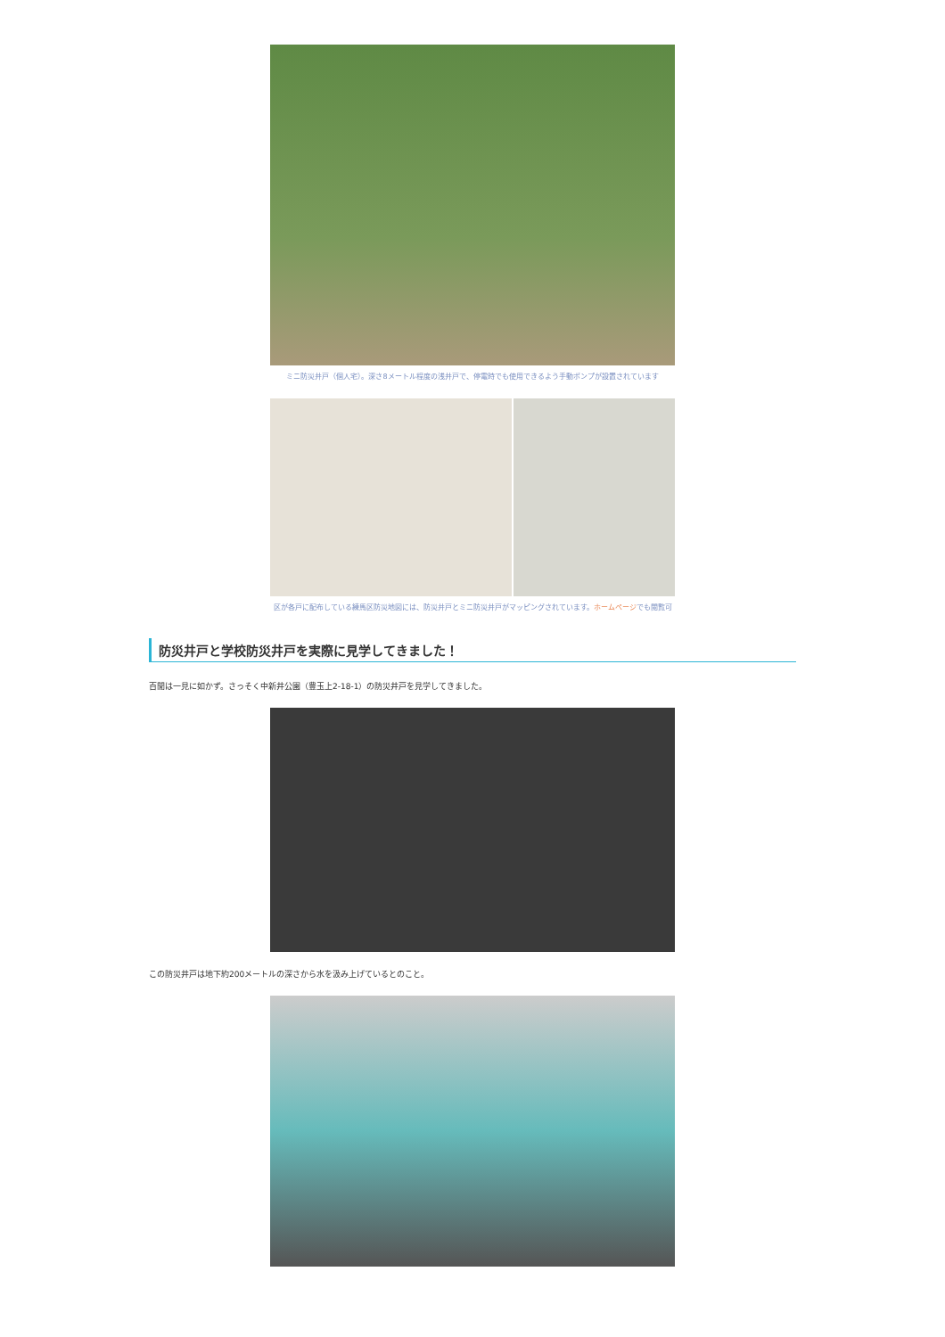ミニ防災井戸（個人宅）。深さ8メートル程度の浅井戸で、停電時でも使用できるよう手動ポンプが設置されています
区が各戸に配布している練馬区防災地図には、防災井戸とミニ防災井戸がマッピングされています。ホームページでも閲覧可
防災井戸と学校防災井戸を実際に見学してきました！
百聞は一見に如かず。さっそく中新井公園（豊玉上2-18-1）の防災井戸を見学してきました。
この防災井戸は地下約200メートルの深さから水を汲み上げているとのこと。